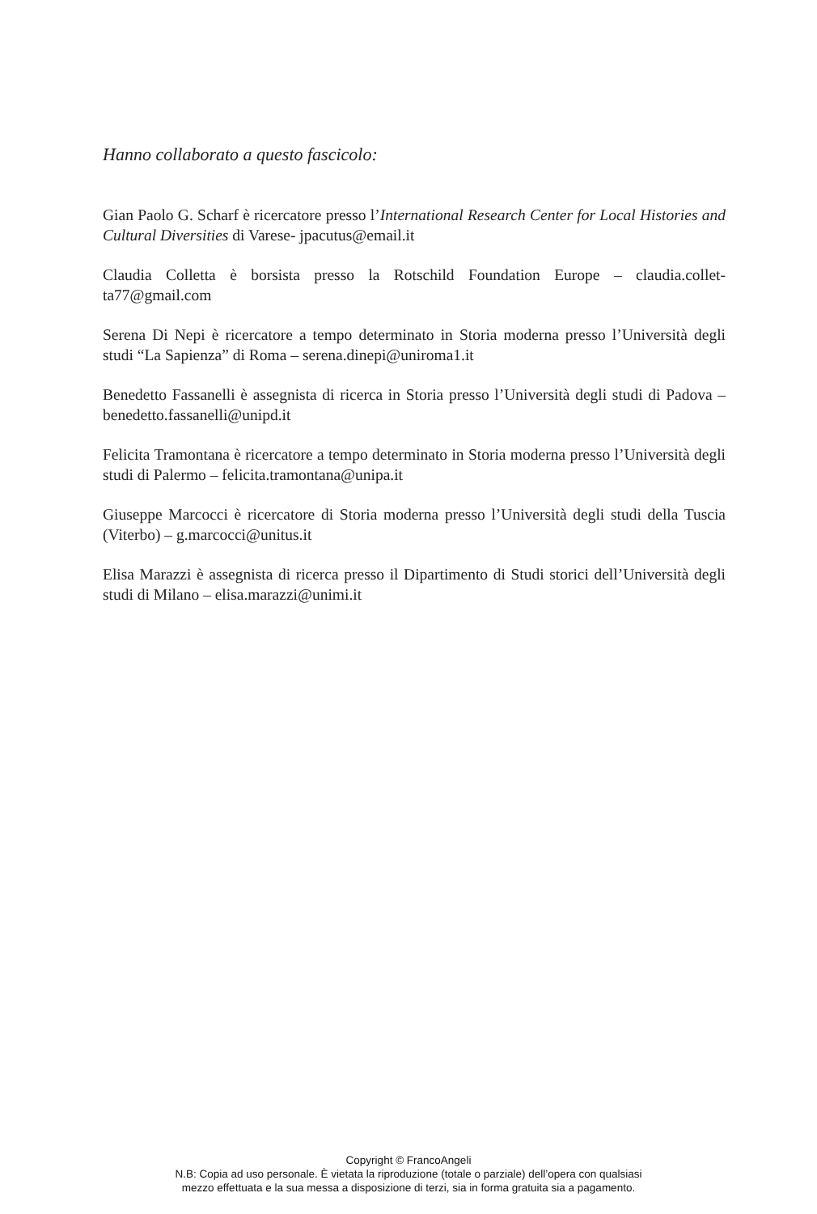Hanno collaborato a questo fascicolo:
Gian Paolo G. Scharf è ricercatore presso l’International Research Center for Local Histories and Cultural Diversities di Varese- jpacutus@email.it
Claudia Colletta è borsista presso la Rotschild Foundation Europe – claudia.collet­ta77@gmail.com
Serena Di Nepi è ricercatore a tempo determinato in Storia moderna presso l’Univer­sità degli studi “La Sapienza” di Roma – serena.dinepi@uniroma1.it
Benedetto Fassanelli è assegnista di ricerca in Storia presso l’Università degli studi di Padova – benedetto.fassanelli@unipd.it
Felicita Tramontana è ricercatore a tempo determinato in Storia moderna presso l’Uni­versità degli studi di Palermo – felicita.tramontana@unipa.it
Giuseppe Marcocci è ricercatore di Storia moderna presso l’Università degli studi del­la Tuscia (Viterbo) – g.marcocci@unitus.it
Elisa Marazzi è assegnista di ricerca presso il Dipartimento di Studi storici dell’Uni­versità degli studi di Milano – elisa.marazzi@unimi.it
Copyright © FrancoAngeli
N.B: Copia ad uso personale. È vietata la riproduzione (totale o parziale) dell’opera con qualsiasi
mezzo effettuata e la sua messa a disposizione di terzi, sia in forma gratuita sia a pagamento.